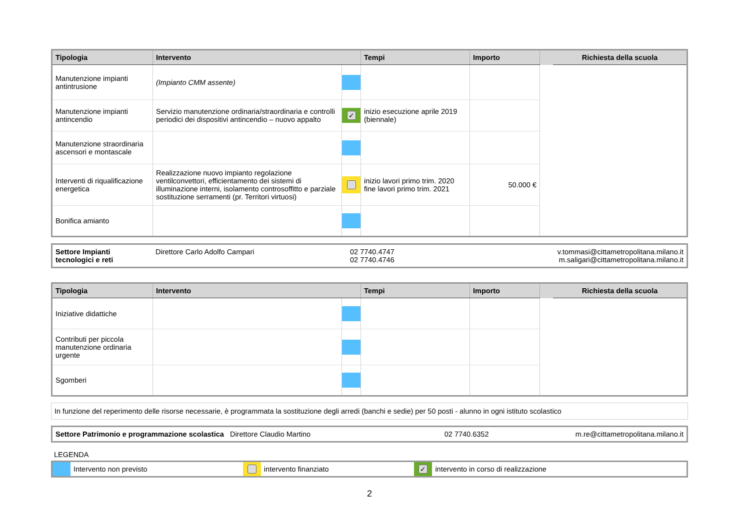| Tipologia | Intervento | | Tempi | Importo | | Richiesta della scuola |
| --- | --- | --- | --- | --- | --- | --- |
| Manutenzione impianti antintrusione | (Impianto CMM assente) | | | | | |
| Manutenzione impianti antincendio | Servizio manutenzione ordinaria/straordinaria e controlli periodici dei dispositivi antincendio – nuovo appalto | ✓ | inizio esecuzione aprile 2019 (biennale) | | | |
| Manutenzione straordinaria ascensori e montascale | | | | | | |
| Interventi di riqualificazione energetica | Realizzazione nuovo impianto regolazione ventilconvettori, efficientamento dei sistemi di illuminazione interni, isolamento controsoffitto e parziale sostituzione serramenti (pr. Territori virtuosi) | | inizio lavori primo trim. 2020 fine lavori primo trim. 2021 | 50.000 € | | |
| Bonifica amianto | | | | | | |
| Settore Impianti tecnologici e reti | Direttore Carlo Adolfo Campari | 02 7740.4747 02 7740.4746 | v.tommasi@cittametropolitana.milano.it m.saligari@cittametropolitana.milano.it |
| Tipologia | Intervento | | Tempi | Importo | | Richiesta della scuola |
| --- | --- | --- | --- | --- | --- | --- |
| Iniziative didattiche | | | | | | |
| Contributi per piccola manutenzione ordinaria urgente | | | | | | |
| Sgomberi | | | | | | |
In funzione del reperimento delle risorse necessarie, è programmata la sostituzione degli arredi (banchi e sedie) per 50 posti - alunno in ogni istituto scolastico
| Settore Patrimonio e programmazione scolastica Direttore Claudio Martino | 02 7740.6352 | m.re@cittametropolitana.milano.it |
LEGENDA
| | Intervento non previsto | | intervento finanziato | ✓ | intervento in corso di realizzazione |
2